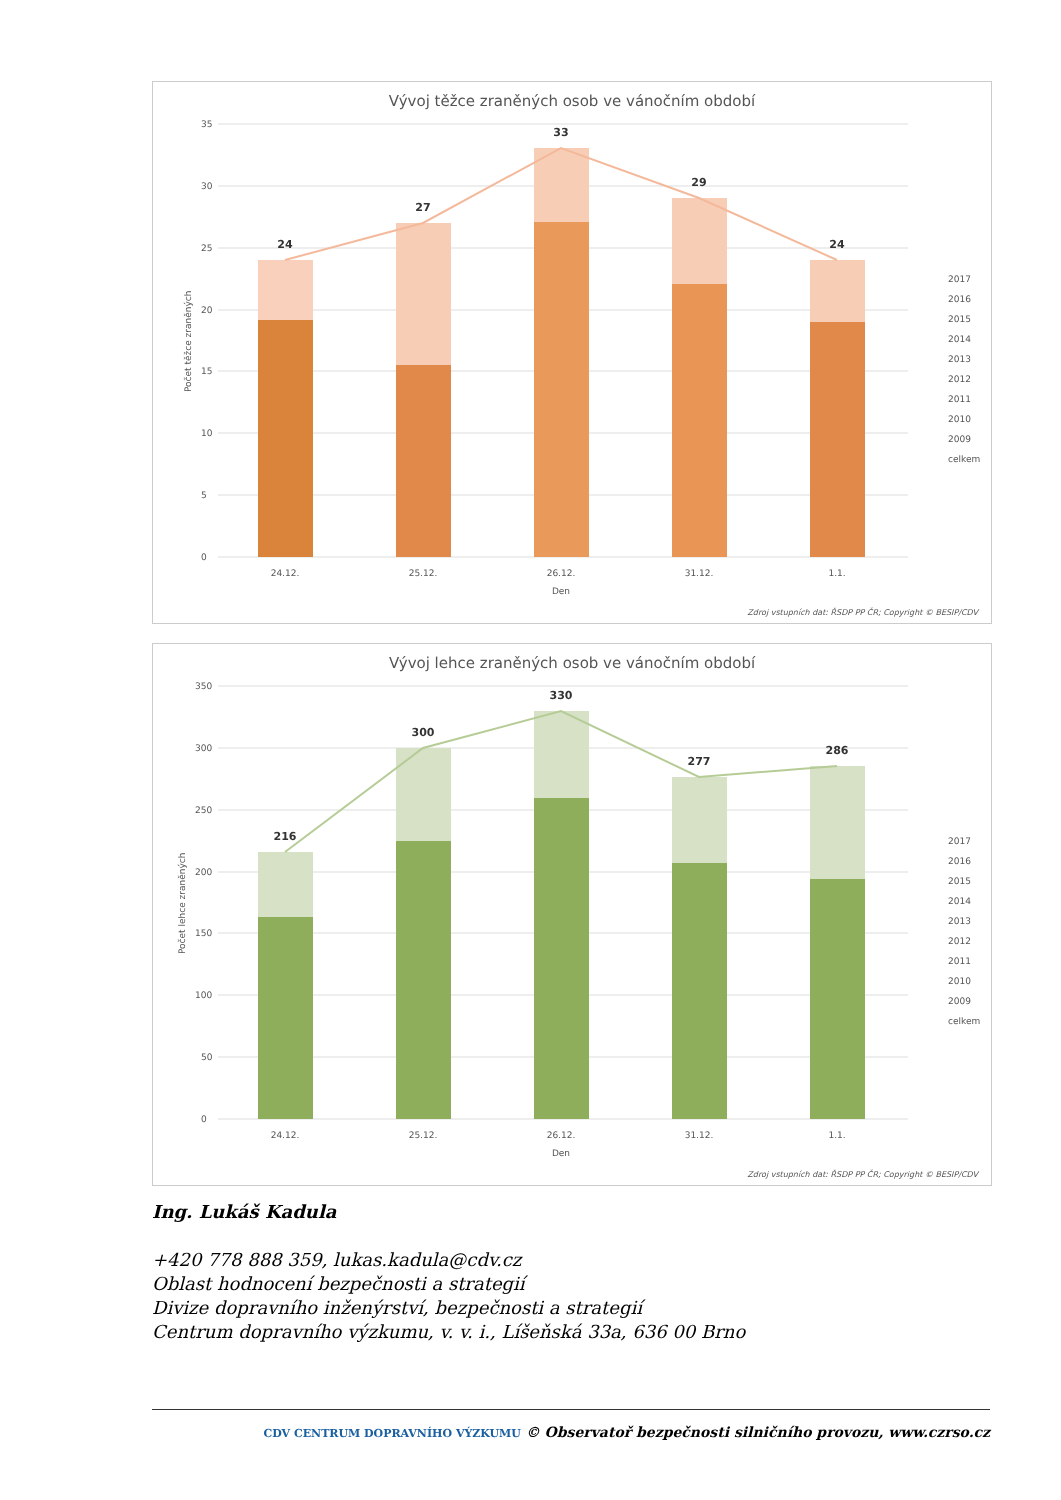Vývoj těžce zraněných osob ve vánočním období
35
30
25
20
15
10
5
0
24
27
33
29
24
24.12.
25.12.
26.12.
31.12.
1.1.
Den
Počet těžce zraněných
2017
2016
2015
2014
2013
2012
2011
2010
2009
celkem
Zdroj vstupních dat: ŘSDP PP ČR; Copyright © BESIP/CDV
Vývoj lehce zraněných osob ve vánočním období
350
300
250
200
150
100
50
0
216
300
330
277
286
24.12.
25.12.
26.12.
31.12.
1.1.
Den
Počet lehce zraněných
2017
2016
2015
2014
2013
2012
2011
2010
2009
celkem
Zdroj vstupních dat: ŘSDP PP ČR; Copyright © BESIP/CDV
Ing. Lukáš Kadula
+420 778 888 359, lukas.kadula@cdv.cz
Oblast hodnocení bezpečnosti a strategií
Divize dopravního inženýrství, bezpečnosti a strategií
Centrum dopravního výzkumu, v. v. i., Líšeňská 33a, 636 00 Brno
CDV CENTRUM DOPRAVNÍHO VÝZKUMU © Observatoř bezpečnosti silničního provozu, www.czrso.cz